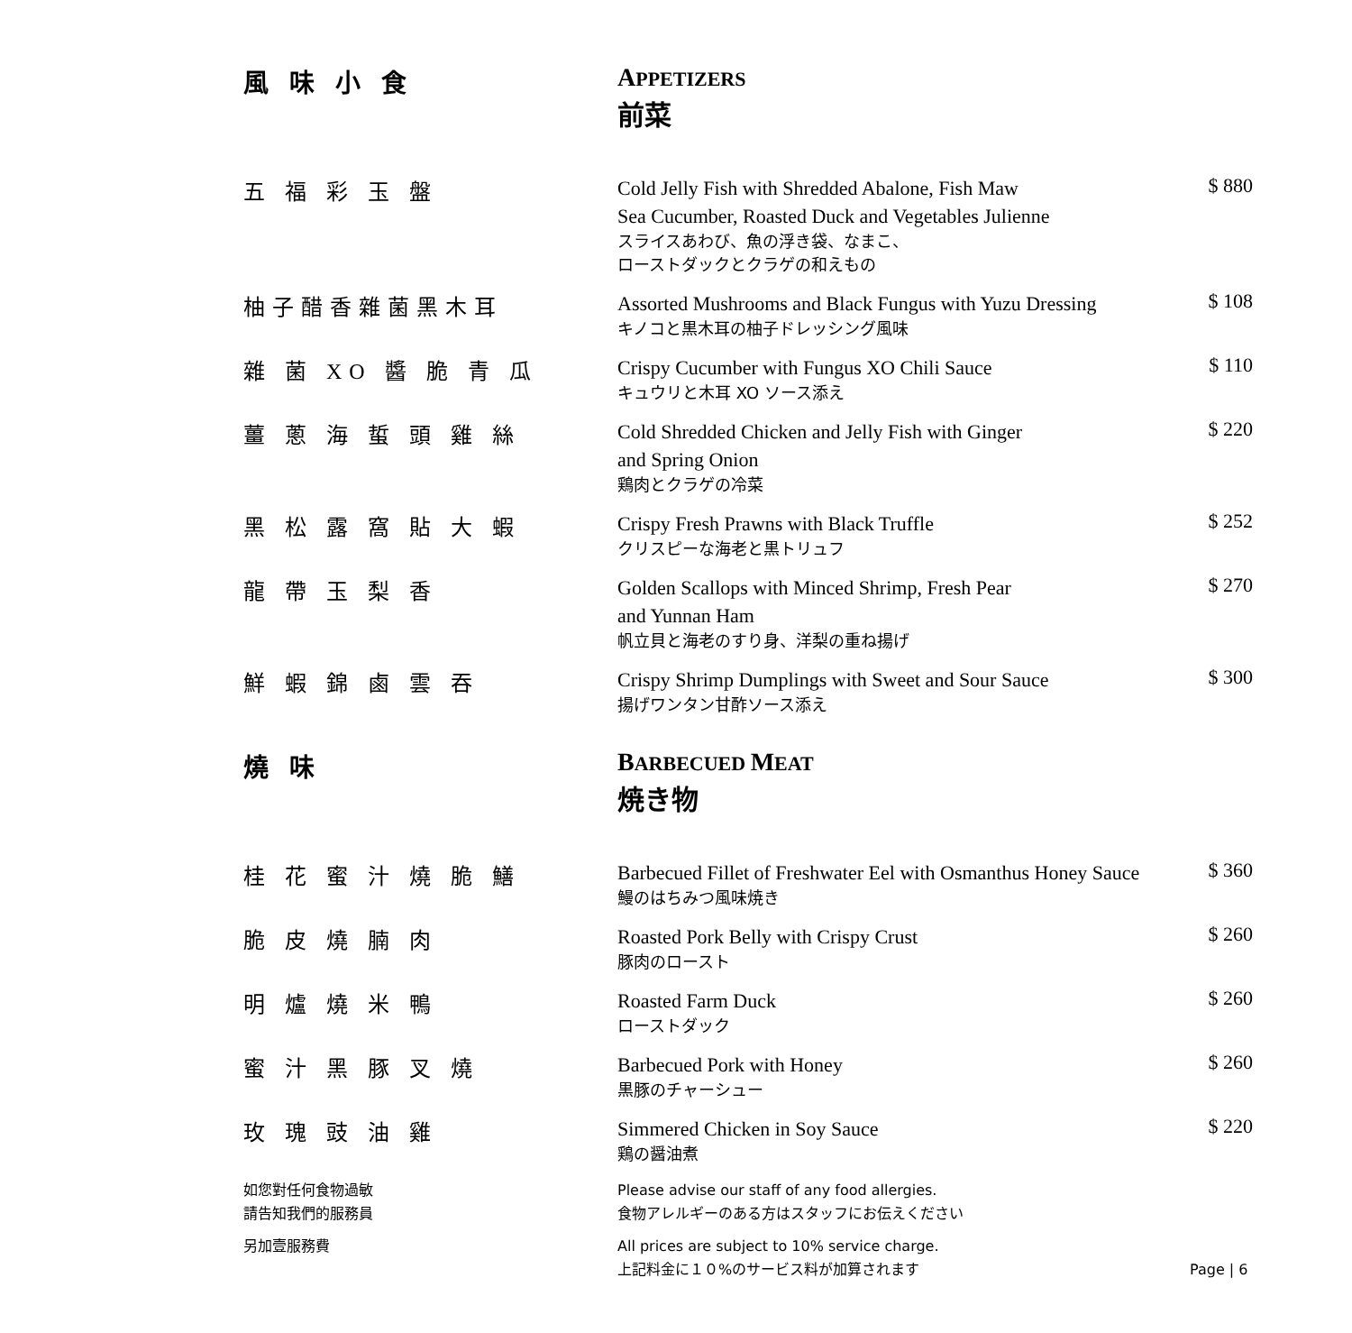| 風 味 小 食 | A PPETIZERS 前菜 | |
| 五 福 彩 玉 盤 | Cold Jelly Fish with Shredded Abalone, Fish Maw Sea Cucumber, Roasted Duck and Vegetables Julienne スライスあわび、魚の浮き袋、なまこ、 ローストダックとクラゲの和えもの | $ 880 |
| 柚子醋香雜菌黑木耳 | Assorted Mushrooms and Black Fungus with Yuzu Dressing キノコと黒木耳の柚子ドレッシング風味 | $ 108 |
| 雜 菌 XO 醬 脆 青 瓜 | Crispy Cucumber with Fungus XO Chili Sauce キュウリと木耳 XO ソース添え | $ 110 |
| 薑 蔥 海 蜇 頭 雞 絲 | Cold Shredded Chicken and Jelly Fish with Ginger and Spring Onion 鶏肉とクラゲの冷菜 | $ 220 |
| 黑 松 露 窩 貼 大 蝦 | Crispy Fresh Prawns with Black Truffle クリスピーな海老と黒トリュフ | $ 252 |
| 龍 帶 玉 梨 香 | Golden Scallops with Minced Shrimp, Fresh Pear and Yunnan Ham 帆立貝と海老のすり身、洋梨の重ね揚げ | $ 270 |
| 鮮 蝦 錦 鹵 雲 吞 | Crispy Shrimp Dumplings with Sweet and Sour Sauce 揚げワンタン甘酢ソース添え | $ 300 |
| 燒 味 | B ARBECUED M EAT 焼き物 | |
| 桂 花 蜜 汁 燒 脆 鱔 | Barbecued Fillet of Freshwater Eel with Osmanthus Honey Sauce 鰻のはちみつ風味焼き | $ 360 |
| 脆 皮 燒 腩 肉 | Roasted Pork Belly with Crispy Crust 豚肉のロースト | $ 260 |
| 明 爐 燒 米 鴨 | Roasted Farm Duck ローストダック | $ 260 |
| 蜜 汁 黑 豚 叉 燒 | Barbecued Pork with Honey 黒豚のチャーシュー | $ 260 |
| 玫 瑰 豉 油 雞 | Simmered Chicken in Soy Sauce 鶏の醤油煮 | $ 220 |
| 如您對任何食物過敏 請告知我們的服務員 | Please advise our staff of any food allergies. 食物アレルギーのある方はスタッフにお伝えください | |
| 另加壹服務費 | All prices are subject to 10% service charge. 上記料金に１０%のサービス料が加算されます | Page / 6 |